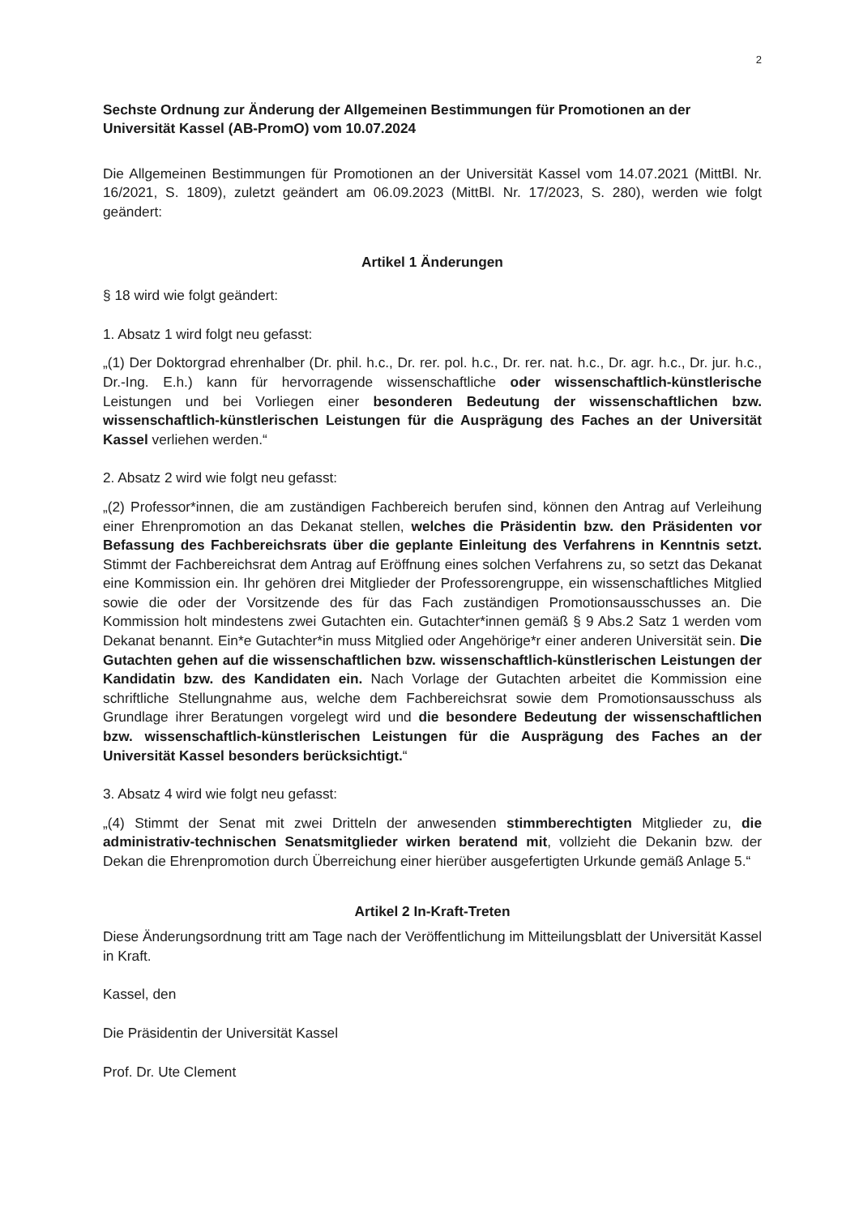2
Sechste Ordnung zur Änderung der Allgemeinen Bestimmungen für Promotionen an der Universität Kassel (AB-PromO) vom 10.07.2024
Die Allgemeinen Bestimmungen für Promotionen an der Universität Kassel vom 14.07.2021 (MittBl. Nr. 16/2021, S. 1809), zuletzt geändert am 06.09.2023 (MittBl. Nr. 17/2023, S. 280), werden wie folgt geändert:
Artikel 1 Änderungen
§ 18 wird wie folgt geändert:
1. Absatz 1 wird folgt neu gefasst:
„(1) Der Doktorgrad ehrenhalber (Dr. phil. h.c., Dr. rer. pol. h.c., Dr. rer. nat. h.c., Dr. agr. h.c., Dr. jur. h.c., Dr.-Ing. E.h.) kann für hervorragende wissenschaftliche oder wissenschaftlich-künstlerische Leistungen und bei Vorliegen einer besonderen Bedeutung der wissenschaftlichen bzw. wissenschaftlich-künstlerischen Leistungen für die Ausprägung des Faches an der Universität Kassel verliehen werden.“
2. Absatz 2 wird wie folgt neu gefasst:
„(2) Professor*innen, die am zuständigen Fachbereich berufen sind, können den Antrag auf Verleihung einer Ehrenpromotion an das Dekanat stellen, welches die Präsidentin bzw. den Präsidenten vor Befassung des Fachbereichsrats über die geplante Einleitung des Verfahrens in Kenntnis setzt. Stimmt der Fachbereichsrat dem Antrag auf Eröffnung eines solchen Verfahrens zu, so setzt das Dekanat eine Kommission ein. Ihr gehören drei Mitglieder der Professorengruppe, ein wissenschaftliches Mitglied sowie die oder der Vorsitzende des für das Fach zuständigen Promotionsausschusses an. Die Kommission holt mindestens zwei Gutachten ein. Gutachter*innen gemäß § 9 Abs.2 Satz 1 werden vom Dekanat benannt. Ein*e Gutachter*in muss Mitglied oder Angehörige*r einer anderen Universität sein. Die Gutachten gehen auf die wissenschaftlichen bzw. wissenschaftlich-künstlerischen Leistungen der Kandidatin bzw. des Kandidaten ein. Nach Vorlage der Gutachten arbeitet die Kommission eine schriftliche Stellungnahme aus, welche dem Fachbereichsrat sowie dem Promotionsausschuss als Grundlage ihrer Beratungen vorgelegt wird und die besondere Bedeutung der wissenschaftlichen bzw. wissenschaftlich-künstlerischen Leistungen für die Ausprägung des Faches an der Universität Kassel besonders berücksichtigt.“
3. Absatz 4 wird wie folgt neu gefasst:
„(4) Stimmt der Senat mit zwei Dritteln der anwesenden stimmberechtigten Mitglieder zu, die administrativ-technischen Senatsmitglieder wirken beratend mit, vollzieht die Dekanin bzw. der Dekan die Ehrenpromotion durch Überreichung einer hierüber ausgefertigten Urkunde gemäß Anlage 5.“
Artikel 2 In-Kraft-Treten
Diese Änderungsordnung tritt am Tage nach der Veröffentlichung im Mitteilungsblatt der Universität Kassel in Kraft.
Kassel, den
Die Präsidentin der Universität Kassel
Prof. Dr. Ute Clement